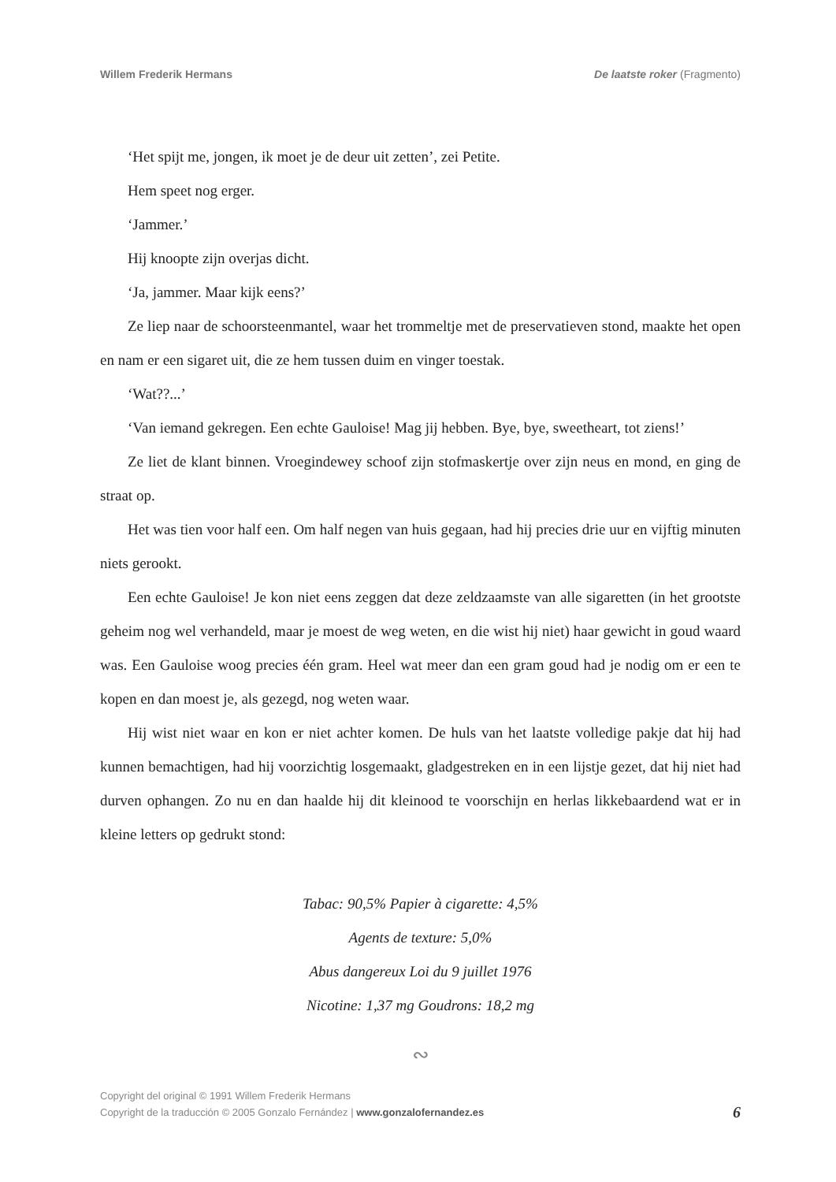Willem Frederik Hermans De laatste roker (Fragmento)
‘Het spijt me, jongen, ik moet je de deur uit zetten’, zei Petite.
Hem speet nog erger.
‘Jammer.’
Hij knoopte zijn overjas dicht.
‘Ja, jammer. Maar kijk eens?’
Ze liep naar de schoorsteenmantel, waar het trommeltje met de preservatieven stond, maakte het open en nam er een sigaret uit, die ze hem tussen duim en vinger toestak.
‘Wat??...’
‘Van iemand gekregen. Een echte Gauloise! Mag jij hebben. Bye, bye, sweetheart, tot ziens!’
Ze liet de klant binnen. Vroegindewey schoof zijn stofmaskertje over zijn neus en mond, en ging de straat op.
Het was tien voor half een. Om half negen van huis gegaan, had hij precies drie uur en vijftig minuten niets gerookt.
Een echte Gauloise! Je kon niet eens zeggen dat deze zeldzaamste van alle sigaretten (in het grootste geheim nog wel verhandeld, maar je moest de weg weten, en die wist hij niet) haar gewicht in goud waard was. Een Gauloise woog precies één gram. Heel wat meer dan een gram goud had je nodig om er een te kopen en dan moest je, als gezegd, nog weten waar.
Hij wist niet waar en kon er niet achter komen. De huls van het laatste volledige pakje dat hij had kunnen bemachtigen, had hij voorzichtig losgemaakt, gladgestreken en in een lijstje gezet, dat hij niet had durven ophangen. Zo nu en dan haalde hij dit kleinood te voorschijn en herlas likkebaardend wat er in kleine letters op gedrukt stond:
Tabac: 90,5% Papier à cigarette: 4,5%
Agents de texture: 5,0%
Abus dangereux Loi du 9 juillet 1976
Nicotine: 1,37 mg Goudrons: 18,2 mg
∾
Copyright del original © 1991 Willem Frederik Hermans
Copyright de la traducción © 2005 Gonzalo Fernández | www.gonzalofernandez.es
6